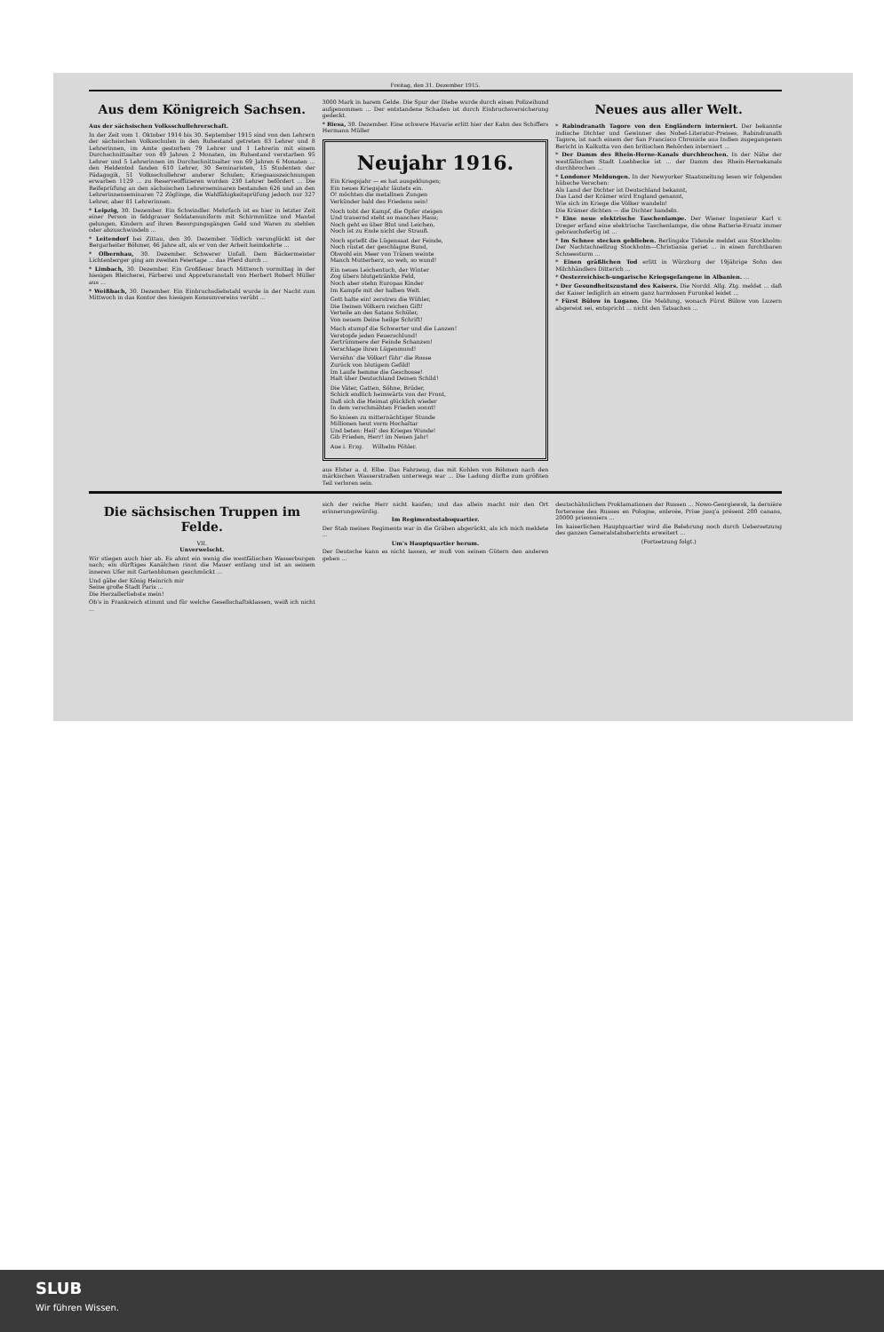Freitag, den 31. Dezember 1915.
Aus dem Königreich Sachsen.
Aus der sächsischen Volksschullehrerschaft.
In der Zeit vom 1. Oktober 1914 bis 30. September 1915 sind von den Lehrern der sächsischen Volksschulen in den Ruhestand getreten 83 Lehrer und 8 Lehrerinnen, im Amte gestorben 79 Lehrer und 1 Lehrerin mit einem Durchschnittsalter von 49 Jahren 2 Monaten, im Ruhestand verstarben 95 Lehrer und 5 Lehrerinnen im Durchschnittsalter von 69 Jahren 6 Monaten ... den Heldentod fanden 610 Lehrer, 30 Seminaristen, 15 Studenten der Pädagogik, 51 Volksschullehrer anderer Schulen; Kriegsauszeichnungen erwarben 1129 ... zu Reserveoffizieren wurden 230 Lehrer befördert ... Die Reifeprüfung an den sächsischen Lehrerseminaren bestanden 626 und an den Lehrerinnenseminaren 72 Zöglinge, die Wahlfähigkeitsprüfung jedoch nur 327 Lehrer, aber 81 Lehrerinnen.
* Leipzig, 30. Dezember. Ein Schwindler. Mehrfach ist es hier in letzter Zeit einer Person in feldgrauer Soldatenuniform mit Schirmmütze und Mantel gelungen, Kindern auf ihren Besorgungsgängen Geld und Waren zu stehlen oder abzuschwindeln ...
* Leitendorf bei Zittau, den 30. Dezember. Tödlich verunglückt ist der Bergarbeiter Böhmer, 46 Jahre alt, als er von der Arbeit heimkehrte ...
* Olbernhau, 30. Dezember. Schwerer Unfall. Dem Bäckermeister Lichtenberger ging am zweiten Feiertage ... das Pferd durch ...
* Limbach, 30. Dezember. Ein Großfeuer brach Mittwoch vormittag in der hiesigen Bleicherei, Färberei und Appreturanstalt von Herbert Robert Müller aus ...
* Weißbach, 30. Dezember. Ein Einbruchsdiebstahl wurde in der Nacht zum Mittwoch in das Kontor des hiesigen Konsumvereins verübt ...
3000 Mark in barem Gelde. Die Spur der Diebe wurde durch einen Polizeihund aufgenommen ... Der entstandene Schaden ist durch Einbruchsversicherung gedeckt.
* Riesa, 30. Dezember. Eine schwere Havarie erlitt hier der Kahn des Schiffers Hermann Müller
Neujahr 1916.
Ein Kriegsjahr — es hat ausgeklungen;
Ein neues Kriegsjahr läutets ein.
O! möchten die metallnen Zungen
Verkünder bald des Friedens sein!
Noch tobt der Kampf, die Opfer steigen
Und trauernd steht so manches Haus;
Noch geht es über Blut und Leichen,
Noch ist zu Ende nicht der Strauß.
Noch sprießt die Lügensaat der Feinde,
Noch rüstet der geschlagne Bund,
Obwohl ein Meer von Tränen weinte
Manch Mutterherz, so weh, so wund!
Ein neues Leichentuch, der Winter
Zog übers blutgetränkte Feld,
Noch aber stehn Europas Kinder
Im Kampfe mit der halben Welt.
Gott halte ein! zerstreu die Wühler,
Die Deinen Völkern reichen Gift!
Verteile an des Satans Schüler,
Von neuem Deine heilge Schrift!
Mach stumpf die Schwerter und die Lanzen!
Verstopfe jeden Feuerschlund!
Zertrümmere der Feinde Schanzen!
Verschlage ihren Lügenmund!
Versöhn' die Völker! führ' die Rosse
Zurück von blutigem Gefild!
Im Laufe hemme die Geschosse!
Halt über Deutschland Deinen Schild!
Die Väter, Gatten, Söhne, Brüder,
Schick endlich heimwärts von der Front,
Daß sich die Heimat glücklich wieder
In dem verschmähten Frieden sonnt!
So knieen zu mitternächtiger Stunde
Millionen heut vorm Hochaltar
Und beten: Heil' des Krieges Wunde!
Gib Frieden, Herr! im Neuen Jahr!
Aue i. Erzg. Wilhelm Pöhler.
aus Elster a. d. Elbe. Das Fahrzeug, das mit Kohlen von Böhmen nach den märkischen Wasserstraßen unterwegs war ... Die Ladung dürfte zum größten Teil verloren sein.
Neues aus aller Welt.
* Rabindranath Tagore von den Engländern interniert. Der bekannte indische Dichter und Gewinner des Nobel-Literatur-Preises, Rabindranath Tagore, ist nach einem der San Francisco Chronicle aus Indien zugegangenen Bericht in Kalkutta von den britischen Behörden interniert ...
* Der Damm des Rhein-Herne-Kanals durchbrochen. In der Nähe der westfälischen Stadt Luebbecke ist ... der Damm des Rhein-Hernekanals durchbrochen ...
* Londoner Meldungen. In der Newyorker Staatszeitung lesen wir folgendes hübsche Verschen:
Als Land der Dichter ist Deutschland bekannt,
Das Land der Krämer wird England genannt,
Wie sich im Kriege die Völker wandeln!
Die Krämer dichten — die Dichter handeln.
* Eine neue elektrische Taschenlampe. Der Wiener Ingenieur Karl v. Dreger erfand eine elektrische Taschenlampe, die ohne Batterie-Ersatz immer gebrauchsfertig ist ...
* Im Schnee stecken geblieben. Berlingske Tidende meldet aus Stockholm: Der Nachtschnellzug Stockholm—Christiania geriet ... in einen furchtbaren Schneesturm ...
* Einen gräßlichen Tod erlitt in Würzburg der 19jährige Sohn des Milchhändlers Ditterich ...
* Oesterreichisch-ungarische Kriegsgefangene in Albanien. ...
* Der Gesundheitszustand des Kaisers. Die Nordd. Allg. Ztg. meldet ... daß der Kaiser lediglich an einem ganz harmlosen Furunkel leidet ...
* Fürst Bülow in Lugano. Die Meldung, wonach Fürst Bülow von Luzern abgereist sei, entspricht ... nicht den Tatsachen ...
Die sächsischen Truppen im Felde.
VII.
Unverwelscht.
Wir stiegen auch hier ab. Es ahmt ein wenig die westfälischen Wasserburgen nach; ein dürftiges Kanälchen rinnt die Mauer entlang und ist an seinem inneren Ufer mit Gartenblumen geschmückt ...
Und gäbe der König Heinrich mir
Seine große Stadt Paris ...
Die Herzallerliebste mein!
Ob's in Frankreich stimmt und für welche Gesellschaftsklassen, weiß ich nicht ...
sich der reiche Herr nicht kaufen; und das allein macht mir den Ort erinnerungswürdig.
Im Regimentsstabsquartier.
Der Stab meines Regiments war in die Gräben abgerückt, als ich mich meldete ...
Um's Hauptquartier herum.
Der Deutsche kann es nicht lassen, er muß von seinen Gütern den anderen geben ...
deutschähnlichen Proklamationen der Russen ... Nowo-Georgiewsk, la dernière forteresse des Russes en Pologne, enlevée, Prise jusq'a présent 200 canans, 20000 prisonniers ...
Im kaiserlichen Hauptquartier wird die Belehrung noch durch Uebersetzung des ganzen Generalstabsberichts erweitert ...
(Fortsetzung folgt.)
SLUB
Wir führen Wissen.